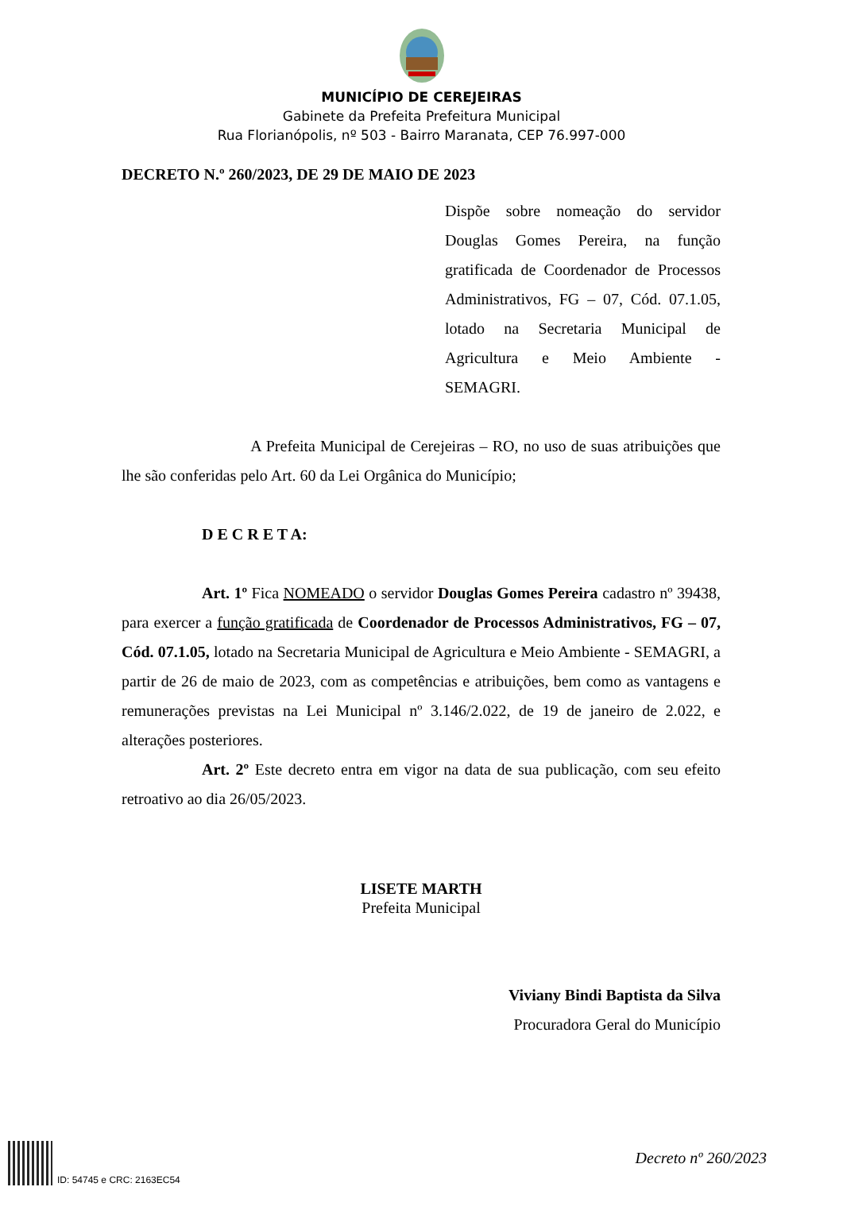MUNICÍPIO DE CEREJEIRAS
Gabinete da Prefeita Prefeitura Municipal
Rua Florianópolis, nº 503 - Bairro Maranata, CEP 76.997-000
DECRETO N.º 260/2023, DE 29 DE MAIO DE 2023
Dispõe sobre nomeação do servidor Douglas Gomes Pereira, na função gratificada de Coordenador de Processos Administrativos, FG – 07, Cód. 07.1.05, lotado na Secretaria Municipal de Agricultura e Meio Ambiente - SEMAGRI.
A Prefeita Municipal de Cerejeiras – RO, no uso de suas atribuições que lhe são conferidas pelo Art. 60 da Lei Orgânica do Município;
D E C R E T A:
Art. 1º Fica NOMEADO o servidor Douglas Gomes Pereira cadastro nº 39438, para exercer a função gratificada de Coordenador de Processos Administrativos, FG – 07, Cód. 07.1.05, lotado na Secretaria Municipal de Agricultura e Meio Ambiente - SEMAGRI, a partir de 26 de maio de 2023, com as competências e atribuições, bem como as vantagens e remunerações previstas na Lei Municipal nº 3.146/2.022, de 19 de janeiro de 2.022, e alterações posteriores.
Art. 2º Este decreto entra em vigor na data de sua publicação, com seu efeito retroativo ao dia 26/05/2023.
LISETE MARTH
Prefeita Municipal
Viviany Bindi Baptista da Silva
Procuradora Geral do Município
ID: 54745 e CRC: 2163EC54
Decreto nº 260/2023